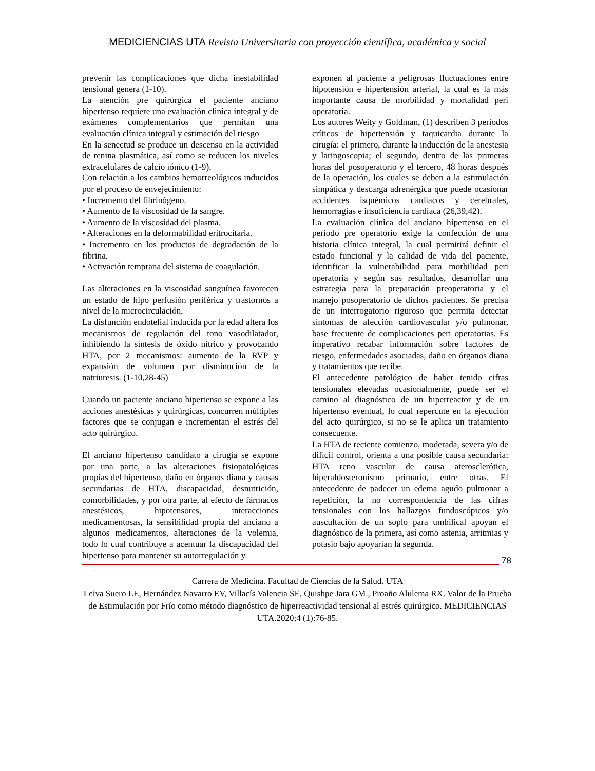MEDICIENCIAS UTA Revista Universitaria con proyección científica, académica y social
prevenir las complicaciones que dicha inestabilidad tensional genera (1-10).
La atención pre quirúrgica el paciente anciano hipertenso requiere una evaluación clínica integral y de exámenes complementarios que permitan una evaluación clínica integral y estimación del riesgo
En la senectud se produce un descenso en la actividad de renina plasmática, así como se reducen los niveles extracelulares de calcio iónico (1-9).
Con relación a los cambios hemorreológicos inducidos por el proceso de envejecimiento:
• Incremento del fibrinógeno.
• Aumento de la viscosidad de la sangre.
• Aumento de la viscosidad del plasma.
• Alteraciones en la deformabilidad eritrocitaria.
• Incremento en los productos de degradación de la fibrina.
• Activación temprana del sistema de coagulación.
Las alteraciones en la viscosidad sanguínea favorecen un estado de hipo perfusión periférica y trastornos a nivel de la microcirculación.
La disfunción endotelial inducida por la edad altera los mecanismos de regulación del tono vasodilatador, inhibiendo la síntesis de óxido nítrico y provocando HTA, por 2 mecanismos: aumento de la RVP y expansión de volumen por disminución de la natriuresis. (1-10,28-45)
Cuando un paciente anciano hipertenso se expone a las acciones anestésicas y quirúrgicas, concurren múltiples factores que se conjugan e incrementan el estrés del acto quirúrgico.
El anciano hipertenso candidato a cirugía se expone por una parte, a las alteraciones fisiopatológicas propias del hipertenso, daño en órganos diana y causas secundarias de HTA, discapacidad, desnutrición, comorbilidades, y por otra parte, al efecto de fármacos anestésicos, hipotensores, interacciones medicamentosas, la sensibilidad propia del anciano a algunos medicamentos, alteraciones de la volemia, todo lo cual contribuye a acentuar la discapacidad del hipertenso para mantener su autorregulación y
exponen al paciente a peligrosas fluctuaciones entre hipotensión e hipertensión arterial, la cual es la más importante causa de morbilidad y mortalidad peri operatoria.
Los autores Weity y Goldman, (1) describen 3 períodos críticos de hipertensión y taquicardia durante la cirugía: el primero, durante la inducción de la anestesia y laringoscopia; el segundo, dentro de las primeras horas del posoperatorio y el tercero, 48 horas después de la operación, los cuales se deben a la estimulación simpática y descarga adrenérgica que puede ocasionar accidentes isquémicos cardíacos y cerebrales, hemorragias e insuficiencia cardíaca (26,39,42).
La evaluación clínica del anciano hipertenso en el periodo pre operatorio exige la confección de una historia clínica integral, la cual permitirá definir el estado funcional y la calidad de vida del paciente, identificar la vulnerabilidad para morbilidad peri operatoria y según sus resultados, desarrollar una estrategia para la preparación preoperatoria y el manejo posoperatorio de dichos pacientes. Se precisa de un interrogatorio riguroso que permita detectar síntomas de afección cardiovascular y/o pulmonar, base frecuente de complicaciones peri operatorias. Es imperativo recabar información sobre factores de riesgo, enfermedades asociadas, daño en órganos diana y tratamientos que recibe.
El antecedente patológico de haber tenido cifras tensionales elevadas ocasionalmente, puede ser el camino al diagnóstico de un hiperreactor y de un hipertenso eventual, lo cual repercute en la ejecución del acto quirúrgico, si no se le aplica un tratamiento consecuente.
La HTA de reciente comienzo, moderada, severa y/o de difícil control, orienta a una posible causa secundaria: HTA reno vascular de causa aterosclerótica, hiperaldosteronismo primario, entre otras. El antecedente de padecer un edema agudo pulmonar a repetición, la no correspondencia de las cifras tensionales con los hallazgos fundoscópicos y/o auscultación de un soplo para umbilical apoyan el diagnóstico de la primera, así como astenia, arritmias y potasio bajo apoyarían la segunda.
78
Carrera de Medicina. Facultad de Ciencias de la Salud. UTA
Leiva Suero LE, Hernández Navarro EV, Villacís Valencia SE, Quishpe Jara GM., Proaño Alulema RX. Valor de la Prueba de Estimulación por Frío como método diagnóstico de hiperreactividad tensional al estrés quirúrgico. MEDICIENCIAS UTA.2020;4 (1):76-85.